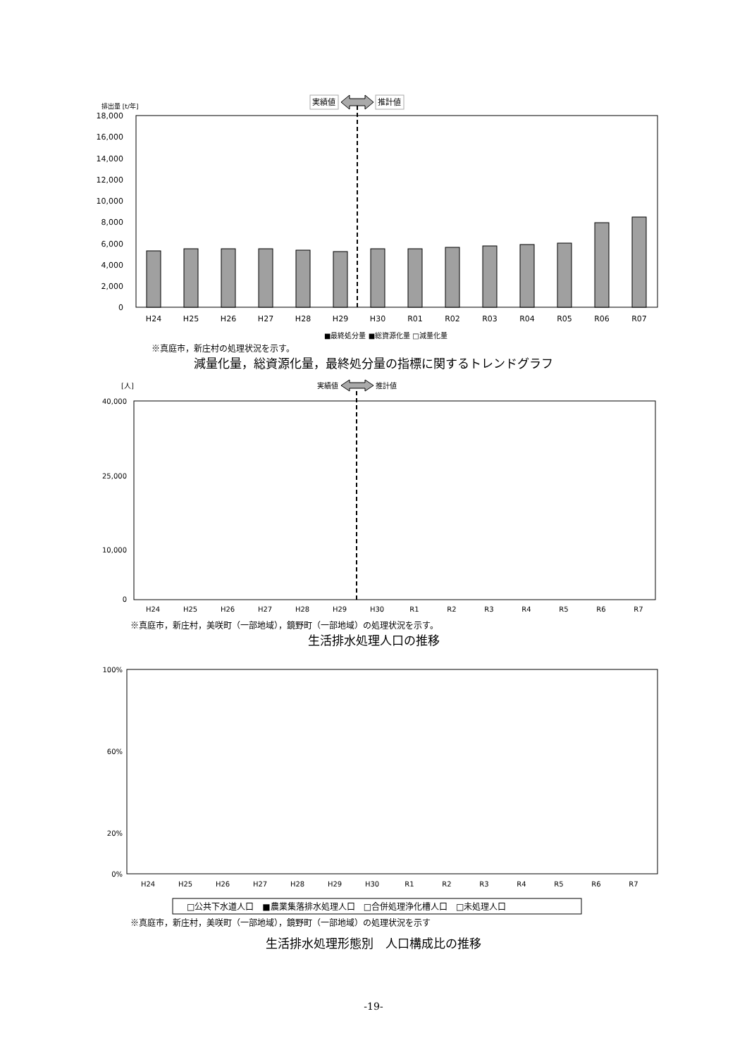排出量 [t/年]
実績値
推計値
18,000
16,000
14,000
12,000
10,000
8,000
6,000
4,000
2,000
0
H24
H25
H26
H27
H28
H29
H30
R01
R02
R03
R04
R05
R06
R07
■最終処分量 ■総資源化量 □減量化量
※真庭市，新庄村の処理状況を示す。
減量化量，総資源化量，最終処分量の指標に関するトレンドグラフ
[人]
実績値
推計値
40,000
25,000
10,000
0
H24
H25
H26
H27
H28
H29
H30
R1
R2
R3
R4
R5
R6
R7
※真庭市，新庄村，美咲町（一部地域），鏡野町（一部地域）の処理状況を示す。
生活排水処理人口の推移
100%
60%
20%
0%
H24
H25
H26
H27
H28
H29
H30
R1
R2
R3
R4
R5
R6
R7
□公共下水道人口　■農業集落排水処理人口　□合併処理浄化槽人口　□未処理人口
※真庭市，新庄村，美咲町（一部地域），鏡野町（一部地域）の処理状況を示す
生活排水処理形態別　人口構成比の推移
-19-